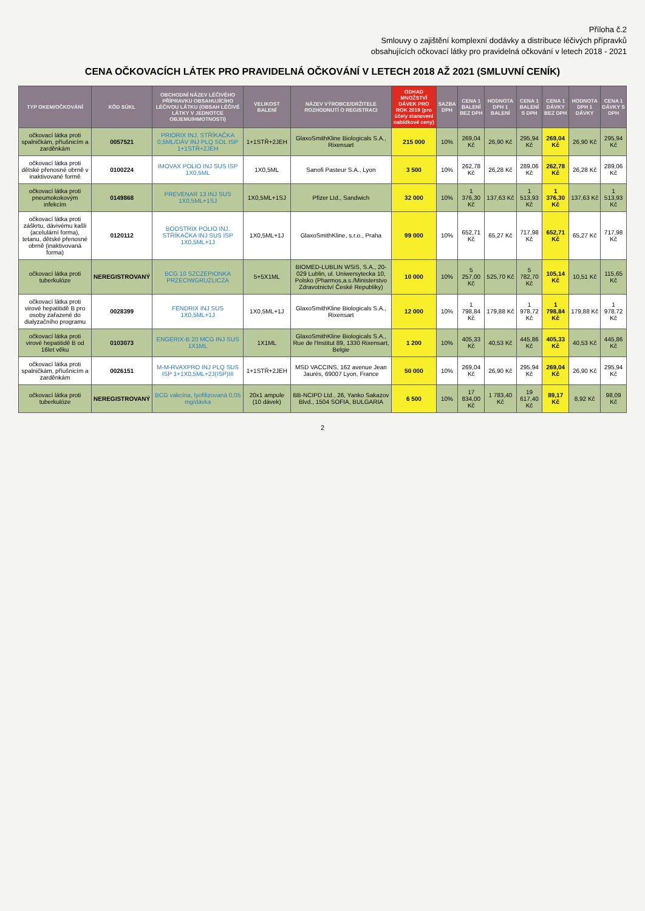Příloha č.2
Smlouvy o zajištění komplexní dodávky a distribuce léčivých přípravků
obsahujících očkovací látky pro pravidelná očkování v letech 2018 - 2021
CENA OČKOVACÍCH LÁTEK PRO PRAVIDELNÁ OČKOVÁNÍ V LETECH 2018 AŽ 2021 (SMLUVNÍ CENÍK)
| TYP OKEM/OČKOVÁNÍ | KÓD SÚKL | OBCHODNÍ NÁZEV LÉČIVÉHO PŘÍPRAVKU OBSAHUJÍCÍHO LÉČIVOU LÁTKU (OBSAH LÉČIVÉ LÁTKY V JEDNOTCE OBJEMU/HMOTNOSTI) | VELIKOST BALENÍ | NÁZEV VÝROBCE/DRŽITELE ROZHODNUTÍ O REGISTRACI | ODHAD MNOŽSTVÍ DÁVEK PRO ROK 2019 (pro účely stanovení nabídkové ceny) | SAZBA DPH | CENA 1 BALENÍ BEZ DPH | HODNOTA DPH 1 BALENÍ | CENA 1 BALENÍ S DPH | CENA 1 DÁVKY BEZ DPH | HODNOTA DPH 1 DÁVKY | CENA 1 DÁVKY S DPH |
| --- | --- | --- | --- | --- | --- | --- | --- | --- | --- | --- | --- | --- |
| očkovací látka proti spalničkám, příušnicím a zarděnkám | 0057521 | PRIORIX INJ. STŘÍKAČKA 0,5ML/DÁV INJ PLQ SOL ISP 1+1STŘ+2JEH | 1+1STŘ+2JEH | GlaxoSmithKline Biologicals S.A., Rixensart | 215 000 | 10% | 269,04 Kč | 26,90 Kč | 295,94 Kč | 269,04 Kč | 26,90 Kč | 295,94 Kč |
| očkovací látka proti dětské přenosné obrně v inaktivované formě | 0100224 | IMOVAX POLIO INJ SUS ISP 1X0,5ML | 1X0,5ML | Sanofi Pasteur S.A., Lyon | 3 500 | 10% | 262,78 Kč | 26,28 Kč | 289,06 Kč | 262,78 Kč | 26,28 Kč | 289,06 Kč |
| očkovací látka proti pneumokokovým infekcím | 0149868 | PREVENAR 13 INJ SUS 1X0,5ML+1SJ | 1X0,5ML+1SJ | Pfizer Ltd., Sandwich | 32 000 | 10% | 1 376,30 Kč | 137,63 Kč | 1 513,93 Kč | 1 376,30 Kč | 137,63 Kč | 1 513,93 Kč |
| očkovací látka proti záškrtu, dávivému kašli (acelulární forma), tetanu, dětské přenosné obrně (inaktivovaná forma) | 0120112 | BOOSTRIX POLIO INJ. STŘÍKAČKA INJ SUS ISP 1X0,5ML+1J | 1X0,5ML+1J | GlaxoSmithKline, s.r.o., Praha | 99 000 | 10% | 652,71 Kč | 65,27 Kč | 717,98 Kč | 652,71 Kč | 65,27 Kč | 717,98 Kč |
| očkovací látka proti tuberkulóze | NEREGISTROVANÝ | BCG 10 SZCZEPIONKA PRZECIWGRUŹLICZA | 5+5X1ML | BIOMED-LUBLIN WSiS, S.A., 20-029 Lublin, ul. Uniwersytecka 10, Polsko (Pharmos,a.s./Ministerstvo Zdravotnictví České Republiky) | 10 000 | 10% | 5 257,00 Kč | 525,70 Kč | 5 782,70 Kč | 105,14 Kč | 10,51 Kč | 115,65 Kč |
| očkovací látka proti virové hepatitidě B pro osoby zařazené do dialyzačního programu | 0028399 | FENDRIX INJ SUS 1X0,5ML+1J | 1X0,5ML+1J | GlaxoSmithKline Biologicals S.A., Rixensart | 12 000 | 10% | 1 798,84 Kč | 179,88 Kč | 1 978,72 Kč | 1 798,84 Kč | 179,88 Kč | 1 978,72 Kč |
| očkovací látka proti virové hepatitidě B od 16let věku | 0103073 | ENGERIX-B 20 MCG INJ SUS 1X1ML | 1X1ML | GlaxoSmithKline Biologicals S.A., Rue de l'Institut 89, 1330 Rixensart, Belgie | 1 200 | 10% | 405,33 Kč | 40,53 Kč | 445,86 Kč | 405,33 Kč | 40,53 Kč | 445,86 Kč |
| očkovací látka proti spalničkám, příušnicím a zarděnkám | 0026151 | M-M-RVAXPRO INJ PLQ SUS ISP 1+1X0,5ML+2J(ISP)III | 1+1STŘ+2JEH | MSD VACCINS, 162 avenue Jean Jaurès, 69007 Lyon, France | 50 000 | 10% | 269,04 Kč | 26,90 Kč | 295,94 Kč | 269,04 Kč | 26,90 Kč | 295,94 Kč |
| očkovací látka proti tuberkulóze | NEREGISTROVANÝ | BCG vakcína, lyofilizovaná 0,05 mg/dávka | 20x1 ampule (10 dávek) | BB-NCIPD Ltd., 26, Yanko Sakazov Blvd., 1504 SOFIA, BULGARIA | 6 500 | 10% | 17 834,00 Kč | 1 783,40 Kč | 19 617,40 Kč | 89,17 Kč | 8,92 Kč | 98,09 Kč |
2